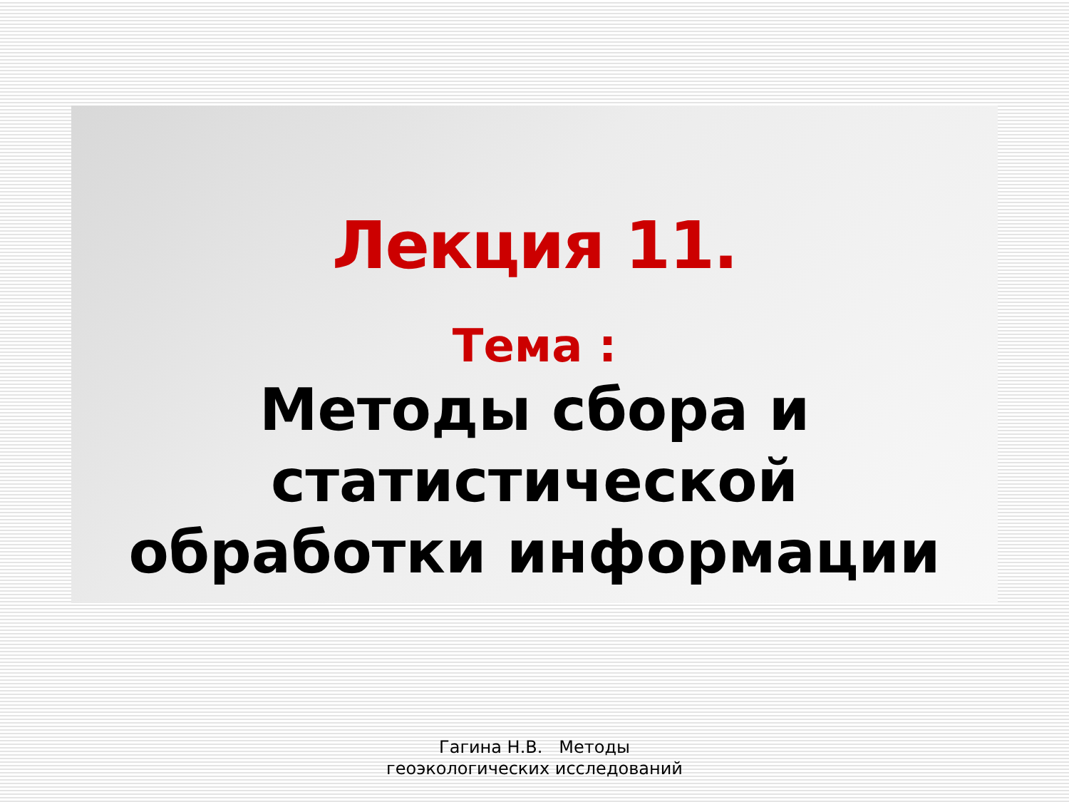Лекция 11.
Тема :
Методы сбора и
статистической
обработки информации
Гагина Н.В. Методы
геоэкологических исследований